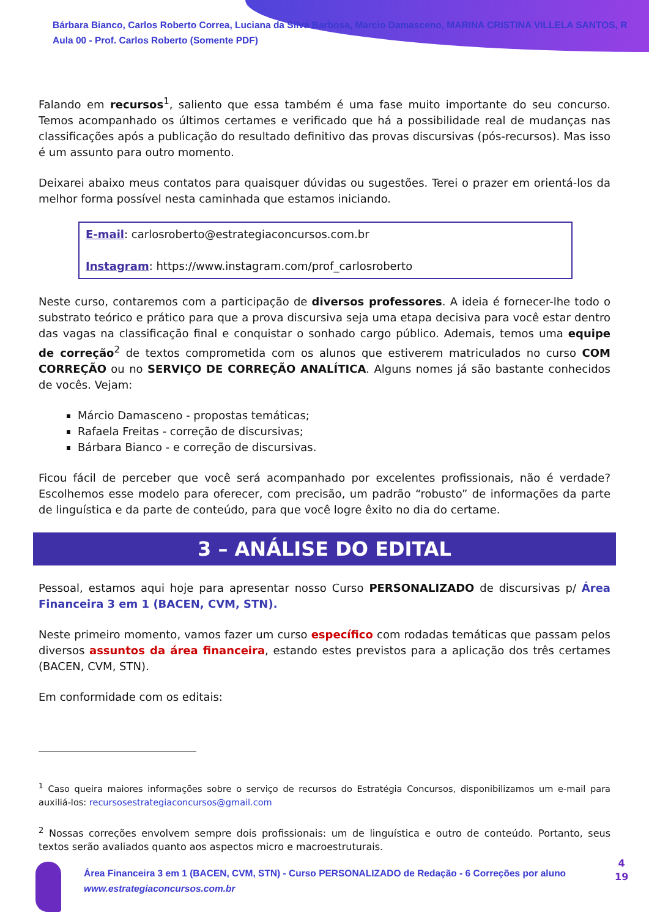Bárbara Bianco, Carlos Roberto Correa, Luciana da Silva Barbosa, Marcio Damasceno, MARINA CRISTINA VILLELA SANTOS, R
Aula 00 - Prof. Carlos Roberto (Somente PDF)
Falando em recursos<sup>1</sup>, saliento que essa também é uma fase muito importante do seu concurso. Temos acompanhado os últimos certames e verificado que há a possibilidade real de mudanças nas classificações após a publicação do resultado definitivo das provas discursivas (pós-recursos). Mas isso é um assunto para outro momento.
Deixarei abaixo meus contatos para quaisquer dúvidas ou sugestões. Terei o prazer em orientá-los da melhor forma possível nesta caminhada que estamos iniciando.
E-mail: carlosroberto@estrategiaconcursos.com.br
Instagram: https://www.instagram.com/prof_carlosroberto
Neste curso, contaremos com a participação de diversos professores. A ideia é fornecer-lhe todo o substrato teórico e prático para que a prova discursiva seja uma etapa decisiva para você estar dentro das vagas na classificação final e conquistar o sonhado cargo público. Ademais, temos uma equipe de correção<sup>2</sup> de textos comprometida com os alunos que estiverem matriculados no curso COM CORREÇÃO ou no SERVIÇO DE CORREÇÃO ANALÍTICA. Alguns nomes já são bastante conhecidos de vocês. Vejam:
Márcio Damasceno - propostas temáticas;
Rafaela Freitas - correção de discursivas;
Bárbara Bianco - e correção de discursivas.
Ficou fácil de perceber que você será acompanhado por excelentes profissionais, não é verdade? Escolhemos esse modelo para oferecer, com precisão, um padrão “robusto” de informações da parte de linguística e da parte de conteúdo, para que você logre êxito no dia do certame.
3 – ANÁLISE DO EDITAL
Pessoal, estamos aqui hoje para apresentar nosso Curso PERSONALIZADO de discursivas p/ Área Financeira 3 em 1 (BACEN, CVM, STN).
Neste primeiro momento, vamos fazer um curso específico com rodadas temáticas que passam pelos diversos assuntos da área financeira, estando estes previstos para a aplicação dos três certames (BACEN, CVM, STN).
Em conformidade com os editais:
<sup>1</sup> Caso queira maiores informações sobre o serviço de recursos do Estratégia Concursos, disponibilizamos um e-mail para auxiliá-los: recursosestrategiaconcursos@gmail.com
<sup>2</sup> Nossas correções envolvem sempre dois profissionais: um de linguística e outro de conteúdo. Portanto, seus textos serão avaliados quanto aos aspectos micro e macroestruturais.
Área Financeira 3 em 1 (BACEN, CVM, STN) - Curso PERSONALIZADO de Redação - 6 Correções por aluno
www.estrategiaconcursos.com.br
4
19